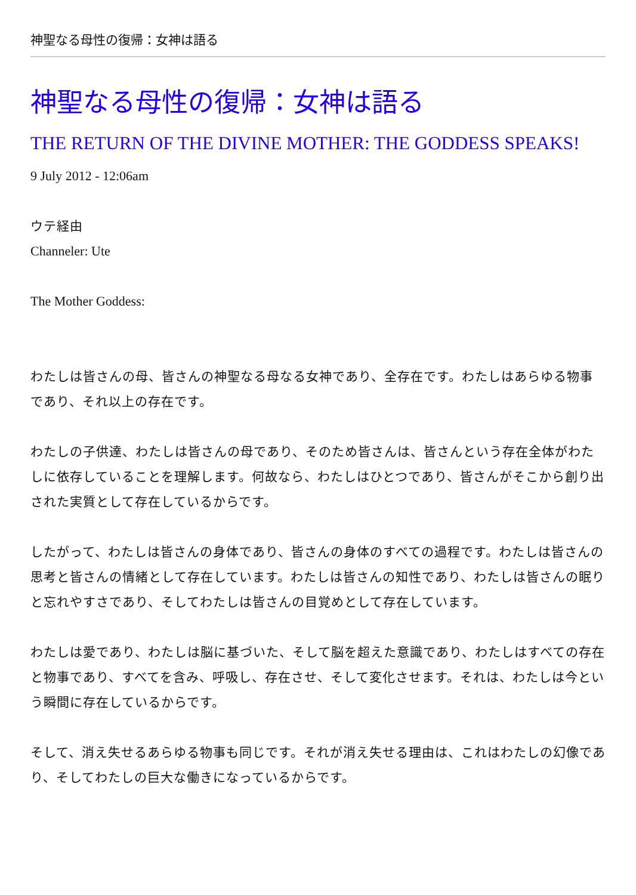神聖なる母性の復帰：女神は語る
神聖なる母性の復帰：女神は語る
THE RETURN OF THE DIVINE MOTHER: THE GODDESS SPEAKS!
9 July 2012 - 12:06am
ウテ経由
Channeler: Ute
The Mother Goddess:
わたしは皆さんの母、皆さんの神聖なる母なる女神であり、全存在です。わたしはあらゆる物事であり、それ以上の存在です。
わたしの子供達、わたしは皆さんの母であり、そのため皆さんは、皆さんという存在全体がわたしに依存していることを理解します。何故なら、わたしはひとつであり、皆さんがそこから創り出された実質として存在しているからです。
したがって、わたしは皆さんの身体であり、皆さんの身体のすべての過程です。わたしは皆さんの思考と皆さんの情緒として存在しています。わたしは皆さんの知性であり、わたしは皆さんの眠りと忘れやすさであり、そしてわたしは皆さんの目覚めとして存在しています。
わたしは愛であり、わたしは脳に基づいた、そして脳を超えた意識であり、わたしはすべての存在と物事であり、すべてを含み、呼吸し、存在させ、そして変化させます。それは、わたしは今という瞬間に存在しているからです。
そして、消え失せるあらゆる物事も同じです。それが消え失せる理由は、これはわたしの幻像であり、そしてわたしの巨大な働きになっているからです。